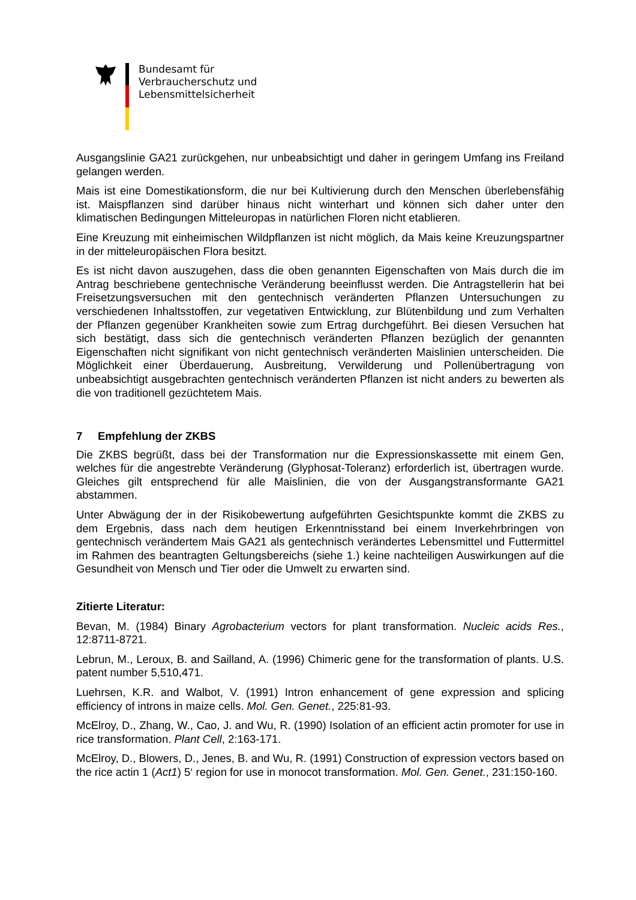Bundesamt für
Verbraucherschutz und
Lebensmittelsicherheit
Ausgangslinie GA21 zurückgehen, nur unbeabsichtigt und daher in geringem Umfang ins Freiland gelangen werden.
Mais ist eine Domestikationsform, die nur bei Kultivierung durch den Menschen überlebensfähig ist. Maispflanzen sind darüber hinaus nicht winterhart und können sich daher unter den klimatischen Bedingungen Mitteleuropas in natürlichen Floren nicht etablieren.
Eine Kreuzung mit einheimischen Wildpflanzen ist nicht möglich, da Mais keine Kreuzungspartner in der mitteleuropäischen Flora besitzt.
Es ist nicht davon auszugehen, dass die oben genannten Eigenschaften von Mais durch die im Antrag beschriebene gentechnische Veränderung beeinflusst werden. Die Antragstellerin hat bei Freisetzungsversuchen mit den gentechnisch veränderten Pflanzen Untersuchungen zu verschiedenen Inhaltsstoffen, zur vegetativen Entwicklung, zur Blütenbildung und zum Verhalten der Pflanzen gegenüber Krankheiten sowie zum Ertrag durchgeführt. Bei diesen Versuchen hat sich bestätigt, dass sich die gentechnisch veränderten Pflanzen bezüglich der genannten Eigenschaften nicht signifikant von nicht gentechnisch veränderten Maislinien unterscheiden. Die Möglichkeit einer Überdauerung, Ausbreitung, Verwilderung und Pollenübertragung von unbeabsichtigt ausgebrachten gentechnisch veränderten Pflanzen ist nicht anders zu bewerten als die von traditionell gezüchtetem Mais.
7 Empfehlung der ZKBS
Die ZKBS begrüßt, dass bei der Transformation nur die Expressionskassette mit einem Gen, welches für die angestrebte Veränderung (Glyphosat-Toleranz) erforderlich ist, übertragen wurde. Gleiches gilt entsprechend für alle Maislinien, die von der Ausgangstransformante GA21 abstammen.
Unter Abwägung der in der Risikobewertung aufgeführten Gesichtspunkte kommt die ZKBS zu dem Ergebnis, dass nach dem heutigen Erkenntnisstand bei einem Inverkehrbringen von gentechnisch verändertem Mais GA21 als gentechnisch verändertes Lebensmittel und Futtermittel im Rahmen des beantragten Geltungsbereichs (siehe 1.) keine nachteiligen Auswirkungen auf die Gesundheit von Mensch und Tier oder die Umwelt zu erwarten sind.
Zitierte Literatur:
Bevan, M. (1984) Binary Agrobacterium vectors for plant transformation. Nucleic acids Res., 12:8711-8721.
Lebrun, M., Leroux, B. and Sailland, A. (1996) Chimeric gene for the transformation of plants. U.S. patent number 5,510,471.
Luehrsen, K.R. and Walbot, V. (1991) Intron enhancement of gene expression and splicing efficiency of introns in maize cells. Mol. Gen. Genet., 225:81-93.
McElroy, D., Zhang, W., Cao, J. and Wu, R. (1990) Isolation of an efficient actin promoter for use in rice transformation. Plant Cell, 2:163-171.
McElroy, D., Blowers, D., Jenes, B. and Wu, R. (1991) Construction of expression vectors based on the rice actin 1 (Act1) 5‘ region for use in monocot transformation. Mol. Gen. Genet., 231:150-160.